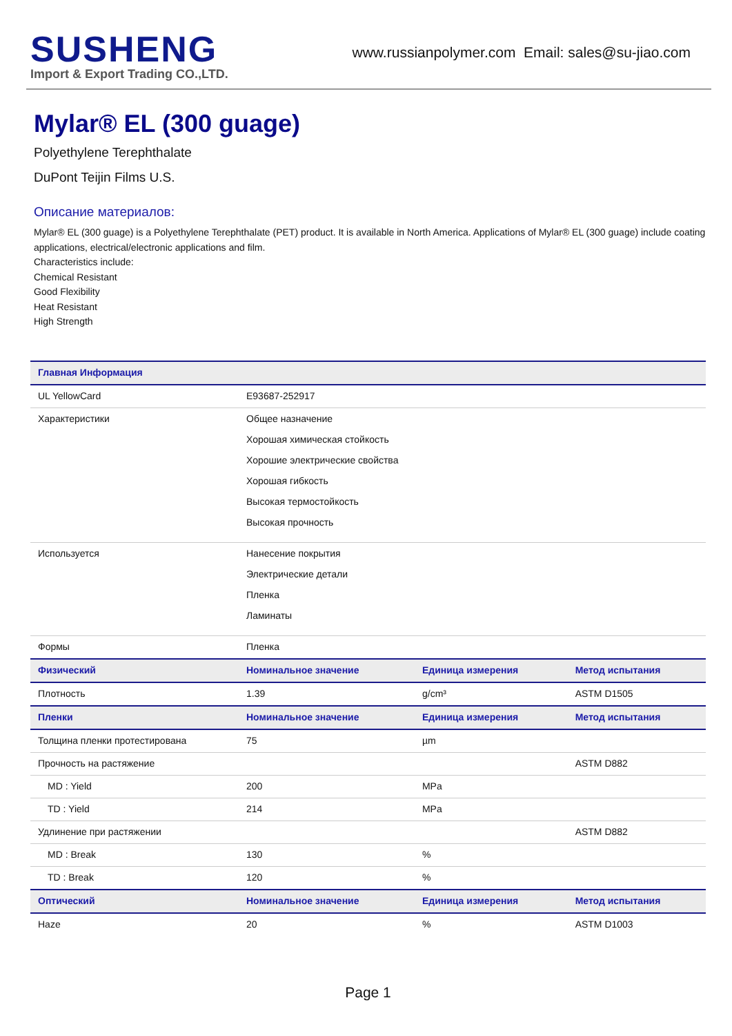SUSHENG
Import & Export Trading CO.,LTD.
www.russianpolymer.com Email: sales@su-jiao.com
Mylar® EL (300 guage)
Polyethylene Terephthalate
DuPont Teijin Films U.S.
Описание материалов:
Mylar® EL (300 guage) is a Polyethylene Terephthalate (PET) product. It is available in North America. Applications of Mylar® EL (300 guage) include coating applications, electrical/electronic applications and film.
Characteristics include:
Chemical Resistant
Good Flexibility
Heat Resistant
High Strength
| Главная Информация | | | |
| --- | --- | --- | --- |
| UL YellowCard | E93687-252917 | | |
| Характеристики | Общее назначение Хорошая химическая стойкость Хорошие электрические свойства Хорошая гибкость Высокая термостойкость Высокая прочность | | |
| Используется | Нанесение покрытия Электрические детали Пленка Ламинаты | | |
| Формы | Пленка | | |
| Физический | Номинальное значение | Единица измерения | Метод испытания |
| Плотность | 1.39 | g/cm³ | ASTM D1505 |
| Пленки | Номинальное значение | Единица измерения | Метод испытания |
| Толщина пленки протестирована | 75 | µm | |
| Прочность на растяжение | | | ASTM D882 |
| MD : Yield | 200 | MPa | |
| TD : Yield | 214 | MPa | |
| Удлинение при растяжении | | | ASTM D882 |
| MD : Break | 130 | % | |
| TD : Break | 120 | % | |
| Оптический | Номинальное значение | Единица измерения | Метод испытания |
| Haze | 20 | % | ASTM D1003 |
Page 1